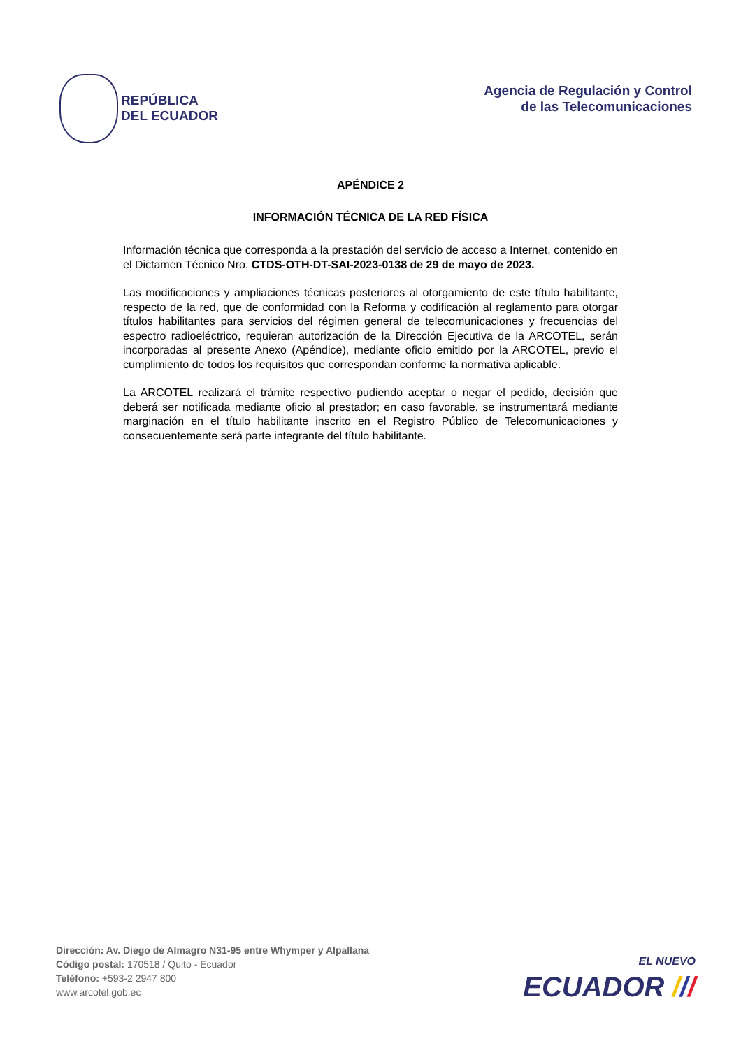REPÚBLICA
DEL ECUADOR
Agencia de Regulación y Control
de las Telecomunicaciones
APÉNDICE 2
INFORMACIÓN TÉCNICA DE LA RED FÍSICA
Información técnica que corresponda a la prestación del servicio de acceso a Internet, contenido en el Dictamen Técnico Nro. CTDS-OTH-DT-SAI-2023-0138 de 29 de mayo de 2023.
Las modificaciones y ampliaciones técnicas posteriores al otorgamiento de este título habilitante, respecto de la red, que de conformidad con la Reforma y codificación al reglamento para otorgar títulos habilitantes para servicios del régimen general de telecomunicaciones y frecuencias del espectro radioeléctrico, requieran autorización de la Dirección Ejecutiva de la ARCOTEL, serán incorporadas al presente Anexo (Apéndice), mediante oficio emitido por la ARCOTEL, previo el cumplimiento de todos los requisitos que correspondan conforme la normativa aplicable.
La ARCOTEL realizará el trámite respectivo pudiendo aceptar o negar el pedido, decisión que deberá ser notificada mediante oficio al prestador; en caso favorable, se instrumentará mediante marginación en el título habilitante inscrito en el Registro Público de Telecomunicaciones y consecuentemente será parte integrante del título habilitante.
Dirección: Av. Diego de Almagro N31-95 entre Whymper y Alpallana
Código postal: 170518 / Quito - Ecuador
Teléfono: +593-2 2947 800
www.arcotel.gob.ec
EL NUEVO
ECUADOR ///